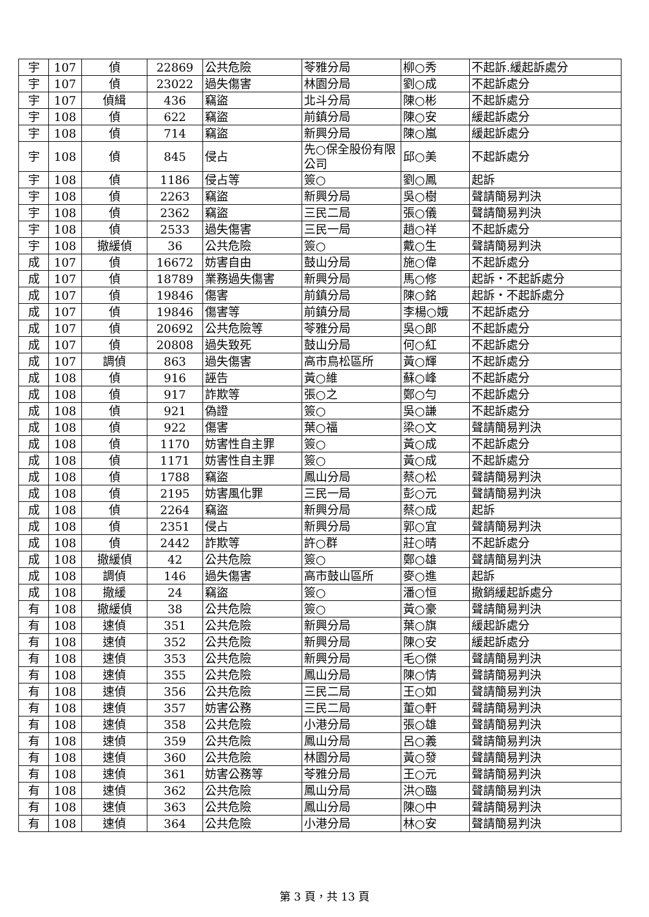| 宇 | 107 | 偵 | 22869 | 公共危險 | 苓雅分局 | 柳○秀 | 不起訴.緩起訴處分 |
| 宇 | 107 | 偵 | 23022 | 過失傷害 | 林園分局 | 劉○成 | 不起訴處分 |
| 宇 | 107 | 偵緝 | 436 | 竊盜 | 北斗分局 | 陳○彬 | 不起訴處分 |
| 宇 | 108 | 偵 | 622 | 竊盜 | 前鎮分局 | 陳○安 | 緩起訴處分 |
| 宇 | 108 | 偵 | 714 | 竊盜 | 新興分局 | 陳○嵐 | 緩起訴處分 |
| 宇 | 108 | 偵 | 845 | 侵占 | 先○保全股份有限公司 | 邱○美 | 不起訴處分 |
| 宇 | 108 | 偵 | 1186 | 侵占等 | 簽○ | 劉○鳳 | 起訴 |
| 宇 | 108 | 偵 | 2263 | 竊盜 | 新興分局 | 吳○樹 | 聲請簡易判決 |
| 宇 | 108 | 偵 | 2362 | 竊盜 | 三民二局 | 張○儀 | 聲請簡易判決 |
| 宇 | 108 | 偵 | 2533 | 過失傷害 | 三民一局 | 趙○祥 | 不起訴處分 |
| 宇 | 108 | 撤緩偵 | 36 | 公共危險 | 簽○ | 戴○生 | 聲請簡易判決 |
| 成 | 107 | 偵 | 16672 | 妨害自由 | 鼓山分局 | 施○偉 | 不起訴處分 |
| 成 | 107 | 偵 | 18789 | 業務過失傷害 | 新興分局 | 馬○修 | 起訴・不起訴處分 |
| 成 | 107 | 偵 | 19846 | 傷害 | 前鎮分局 | 陳○銘 | 起訴・不起訴處分 |
| 成 | 107 | 偵 | 19846 | 傷害等 | 前鎮分局 | 李楊○娥 | 不起訴處分 |
| 成 | 107 | 偵 | 20692 | 公共危險等 | 苓雅分局 | 吳○郎 | 不起訴處分 |
| 成 | 107 | 偵 | 20808 | 過失致死 | 鼓山分局 | 何○紅 | 不起訴處分 |
| 成 | 107 | 調偵 | 863 | 過失傷害 | 高市鳥松區所 | 黃○輝 | 不起訴處分 |
| 成 | 108 | 偵 | 916 | 誣告 | 黃○維 | 蘇○峰 | 不起訴處分 |
| 成 | 108 | 偵 | 917 | 詐欺等 | 張○之 | 鄭○勻 | 不起訴處分 |
| 成 | 108 | 偵 | 921 | 偽證 | 簽○ | 吳○謙 | 不起訴處分 |
| 成 | 108 | 偵 | 922 | 傷害 | 葉○福 | 梁○文 | 聲請簡易判決 |
| 成 | 108 | 偵 | 1170 | 妨害性自主罪 | 簽○ | 黃○成 | 不起訴處分 |
| 成 | 108 | 偵 | 1171 | 妨害性自主罪 | 簽○ | 黃○成 | 不起訴處分 |
| 成 | 108 | 偵 | 1788 | 竊盜 | 鳳山分局 | 蔡○松 | 聲請簡易判決 |
| 成 | 108 | 偵 | 2195 | 妨害風化罪 | 三民一局 | 彭○元 | 聲請簡易判決 |
| 成 | 108 | 偵 | 2264 | 竊盜 | 新興分局 | 蔡○成 | 起訴 |
| 成 | 108 | 偵 | 2351 | 侵占 | 新興分局 | 郭○宜 | 聲請簡易判決 |
| 成 | 108 | 偵 | 2442 | 詐欺等 | 許○群 | 莊○晴 | 不起訴處分 |
| 成 | 108 | 撤緩偵 | 42 | 公共危險 | 簽○ | 鄭○雄 | 聲請簡易判決 |
| 成 | 108 | 調偵 | 146 | 過失傷害 | 高市鼓山區所 | 麥○進 | 起訴 |
| 成 | 108 | 撤緩 | 24 | 竊盜 | 簽○ | 潘○恒 | 撤銷緩起訴處分 |
| 有 | 108 | 撤緩偵 | 38 | 公共危險 | 簽○ | 黃○豪 | 聲請簡易判決 |
| 有 | 108 | 速偵 | 351 | 公共危險 | 新興分局 | 葉○旗 | 緩起訴處分 |
| 有 | 108 | 速偵 | 352 | 公共危險 | 新興分局 | 陳○安 | 緩起訴處分 |
| 有 | 108 | 速偵 | 353 | 公共危險 | 新興分局 | 毛○傑 | 聲請簡易判決 |
| 有 | 108 | 速偵 | 355 | 公共危險 | 鳳山分局 | 陳○情 | 聲請簡易判決 |
| 有 | 108 | 速偵 | 356 | 公共危險 | 三民二局 | 王○如 | 聲請簡易判決 |
| 有 | 108 | 速偵 | 357 | 妨害公務 | 三民二局 | 董○軒 | 聲請簡易判決 |
| 有 | 108 | 速偵 | 358 | 公共危險 | 小港分局 | 張○雄 | 聲請簡易判決 |
| 有 | 108 | 速偵 | 359 | 公共危險 | 鳳山分局 | 呂○義 | 聲請簡易判決 |
| 有 | 108 | 速偵 | 360 | 公共危險 | 林園分局 | 黃○發 | 聲請簡易判決 |
| 有 | 108 | 速偵 | 361 | 妨害公務等 | 苓雅分局 | 王○元 | 聲請簡易判決 |
| 有 | 108 | 速偵 | 362 | 公共危險 | 鳳山分局 | 洪○臨 | 聲請簡易判決 |
| 有 | 108 | 速偵 | 363 | 公共危險 | 鳳山分局 | 陳○中 | 聲請簡易判決 |
| 有 | 108 | 速偵 | 364 | 公共危險 | 小港分局 | 林○安 | 聲請簡易判決 |
第 3 頁，共 13 頁